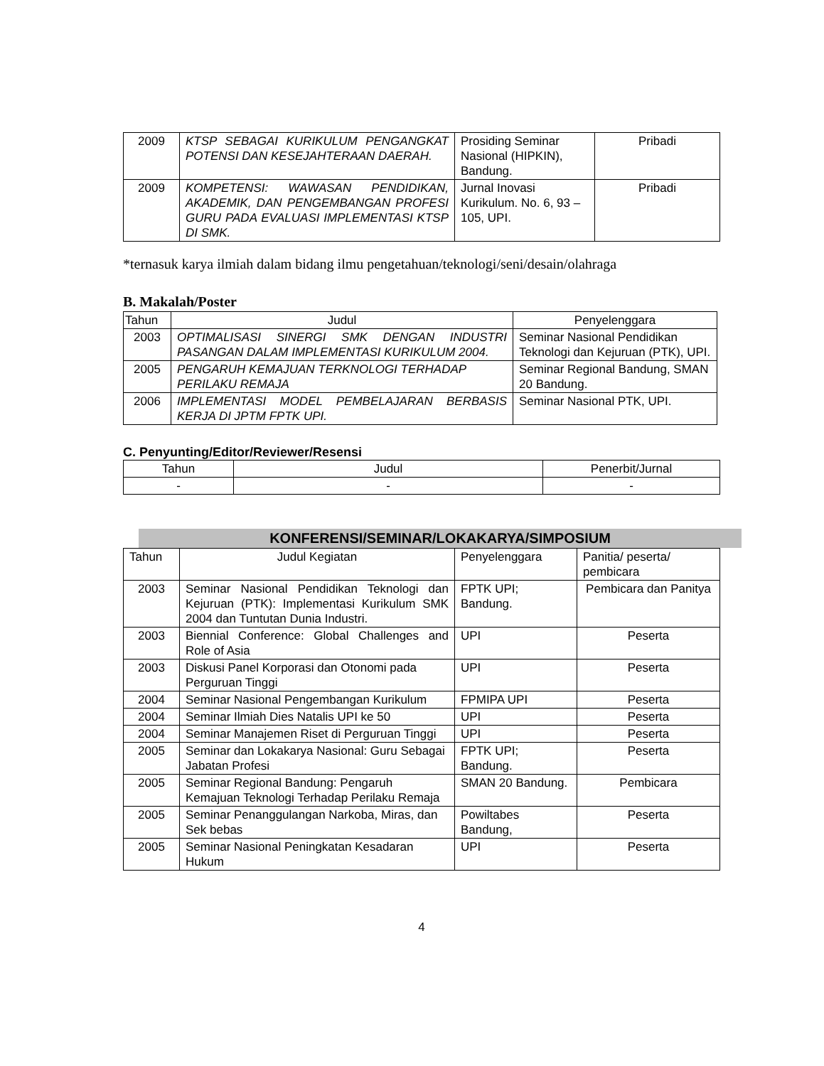| 2009 | KTSP SEBAGAI KURIKULUM PENGANGKAT POTENSI DAN KESEJAHTERAAN DAERAH. | Prosiding Seminar Nasional (HIPKIN), Bandung. | Pribadi |
| 2009 | KOMPETENSI: WAWASAN PENDIDIKAN, AKADEMIK, DAN PENGEMBANGAN PROFESI GURU PADA EVALUASI IMPLEMENTASI KTSP DI SMK. | Jurnal Inovasi Kurikulum. No. 6, 93 – 105, UPI. | Pribadi |
*ternasuk karya ilmiah dalam bidang ilmu pengetahuan/teknologi/seni/desain/olahraga
B. Makalah/Poster
| Tahun | Judul | Penyelenggara |
| --- | --- | --- |
| 2003 | OPTIMALISASI SINERGI SMK DENGAN INDUSTRI PASANGAN DALAM IMPLEMENTASI KURIKULUM 2004. | Seminar Nasional Pendidikan Teknologi dan Kejuruan (PTK), UPI. |
| 2005 | PENGARUH KEMAJUAN TERKNOLOGI TERHADAP PERILAKU REMAJA | Seminar Regional Bandung, SMAN 20 Bandung. |
| 2006 | IMPLEMENTASI MODEL PEMBELAJARAN BERBASIS KERJA DI JPTM FPTK UPI. | Seminar Nasional PTK, UPI. |
C. Penyunting/Editor/Reviewer/Resensi
| Tahun | Judul | Penerbit/Jurnal |
| --- | --- | --- |
| - | - | - |
KONFERENSI/SEMINAR/LOKAKARYA/SIMPOSIUM
| Tahun | Judul Kegiatan | Penyelenggara | Panitia/ peserta/ pembicara |
| 2003 | Seminar Nasional Pendidikan Teknologi dan Kejuruan (PTK): Implementasi Kurikulum SMK 2004 dan Tuntutan Dunia Industri. | FPTK UPI; Bandung. | Pembicara dan Panitya |
| 2003 | Biennial Conference: Global Challenges and Role of Asia | UPI | Peserta |
| 2003 | Diskusi Panel Korporasi dan Otonomi pada Perguruan Tinggi | UPI | Peserta |
| 2004 | Seminar Nasional Pengembangan Kurikulum | FPMIPA UPI | Peserta |
| 2004 | Seminar Ilmiah Dies Natalis UPI ke 50 | UPI | Peserta |
| 2004 | Seminar Manajemen Riset di Perguruan Tinggi | UPI | Peserta |
| 2005 | Seminar dan Lokakarya Nasional: Guru Sebagai Jabatan Profesi | FPTK UPI; Bandung. | Peserta |
| 2005 | Seminar Regional Bandung: Pengaruh Kemajuan Teknologi Terhadap Perilaku Remaja | SMAN 20 Bandung. | Pembicara |
| 2005 | Seminar Penanggulangan Narkoba, Miras, dan Sek bebas | Powiltabes Bandung, | Peserta |
| 2005 | Seminar Nasional Peningkatan Kesadaran Hukum | UPI | Peserta |
4